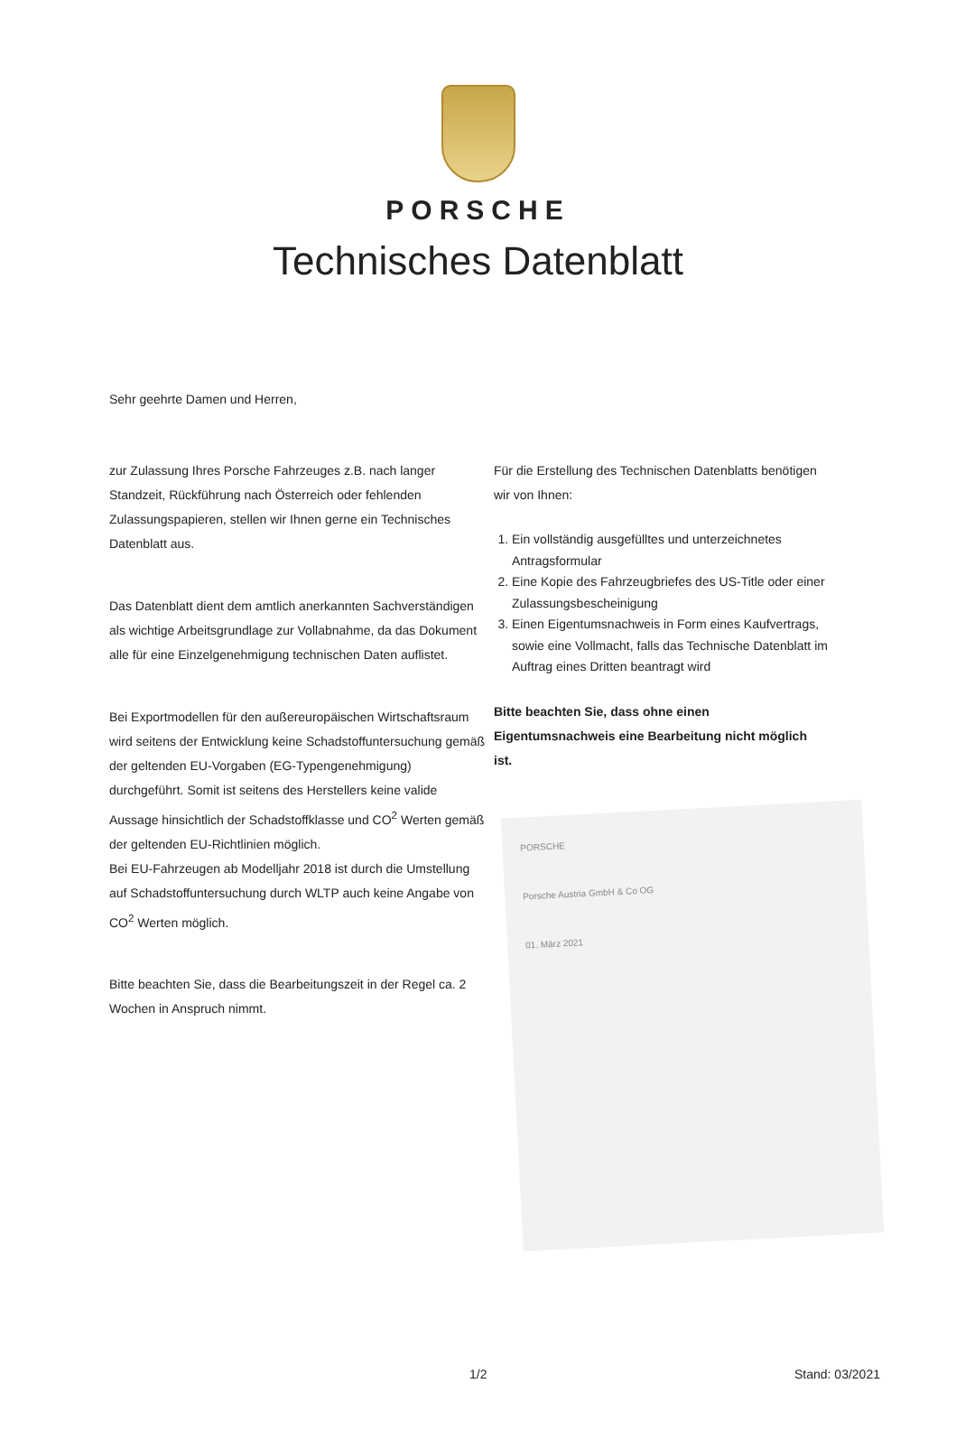PORSCHE
Technisches Datenblatt
Sehr geehrte Damen und Herren,
zur Zulassung Ihres Porsche Fahrzeuges z.B. nach langer Standzeit, Rückführung nach Österreich oder fehlenden Zulassungspapieren, stellen wir Ihnen gerne ein Technisches Datenblatt aus.
Das Datenblatt dient dem amtlich anerkannten Sachverständigen als wichtige Arbeitsgrundlage zur Vollabnahme, da das Dokument alle für eine Einzelgenehmigung technischen Daten auflistet.
Bei Exportmodellen für den außereuropäischen Wirtschaftsraum wird seitens der Entwicklung keine Schadstoffuntersuchung gemäß der geltenden EU-Vorgaben (EG-Typengenehmigung) durchgeführt. Somit ist seitens des Herstellers keine valide Aussage hinsichtlich der Schadstoffklasse und CO<sup>2</sup> Werten gemäß der geltenden EU-Richtlinien möglich.
Bei EU-Fahrzeugen ab Modelljahr 2018 ist durch die Umstellung auf Schadstoffuntersuchung durch WLTP auch keine Angabe von CO<sup>2</sup> Werten möglich.
Bitte beachten Sie, dass die Bearbeitungszeit in der Regel ca. 2 Wochen in Anspruch nimmt.
Für die Erstellung des Technischen Datenblatts benötigen wir von Ihnen:
1. Ein vollständig ausgefülltes und unterzeichnetes Antragsformular
2. Eine Kopie des Fahrzeugbriefes des US-Title oder einer Zulassungsbescheinigung
3. Einen Eigentumsnachweis in Form eines Kaufvertrags, sowie eine Vollmacht, falls das Technische Datenblatt im Auftrag eines Dritten beantragt wird
Bitte beachten Sie, dass ohne einen Eigentumsnachweis eine Bearbeitung nicht möglich ist.
PORSCHE
Porsche Austria GmbH & Co OG
01. März 2021
1/2 Stand: 03/2021